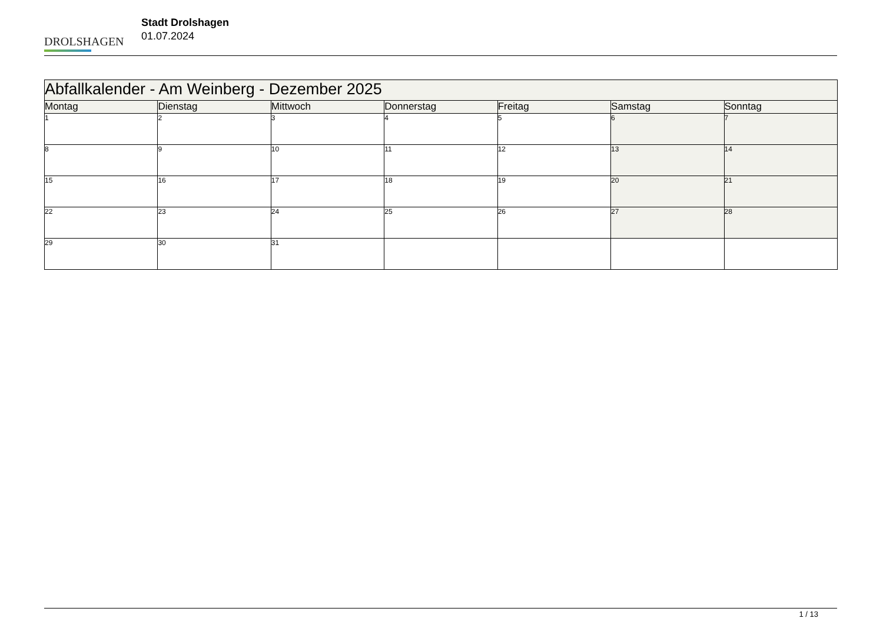DROLSHAGEN
Stadt Drolshagen
01.07.2024
| Abfallkalender - Am Weinberg - Dezember 2025 | | | | | | |
| --- | --- | --- | --- | --- | --- | --- |
| Montag | Dienstag | Mittwoch | Donnerstag | Freitag | Samstag | Sonntag |
| 1 | 2 | 3 | 4 | 5 | 6 | 7 |
| 8 | 9 | 10 | 11 | 12 | 13 | 14 |
| 15 | 16 | 17 | 18 | 19 | 20 | 21 |
| 22 | 23 | 24 | 25 | 26 | 27 | 28 |
| 29 | 30 | 31 | | | | |
1 / 13